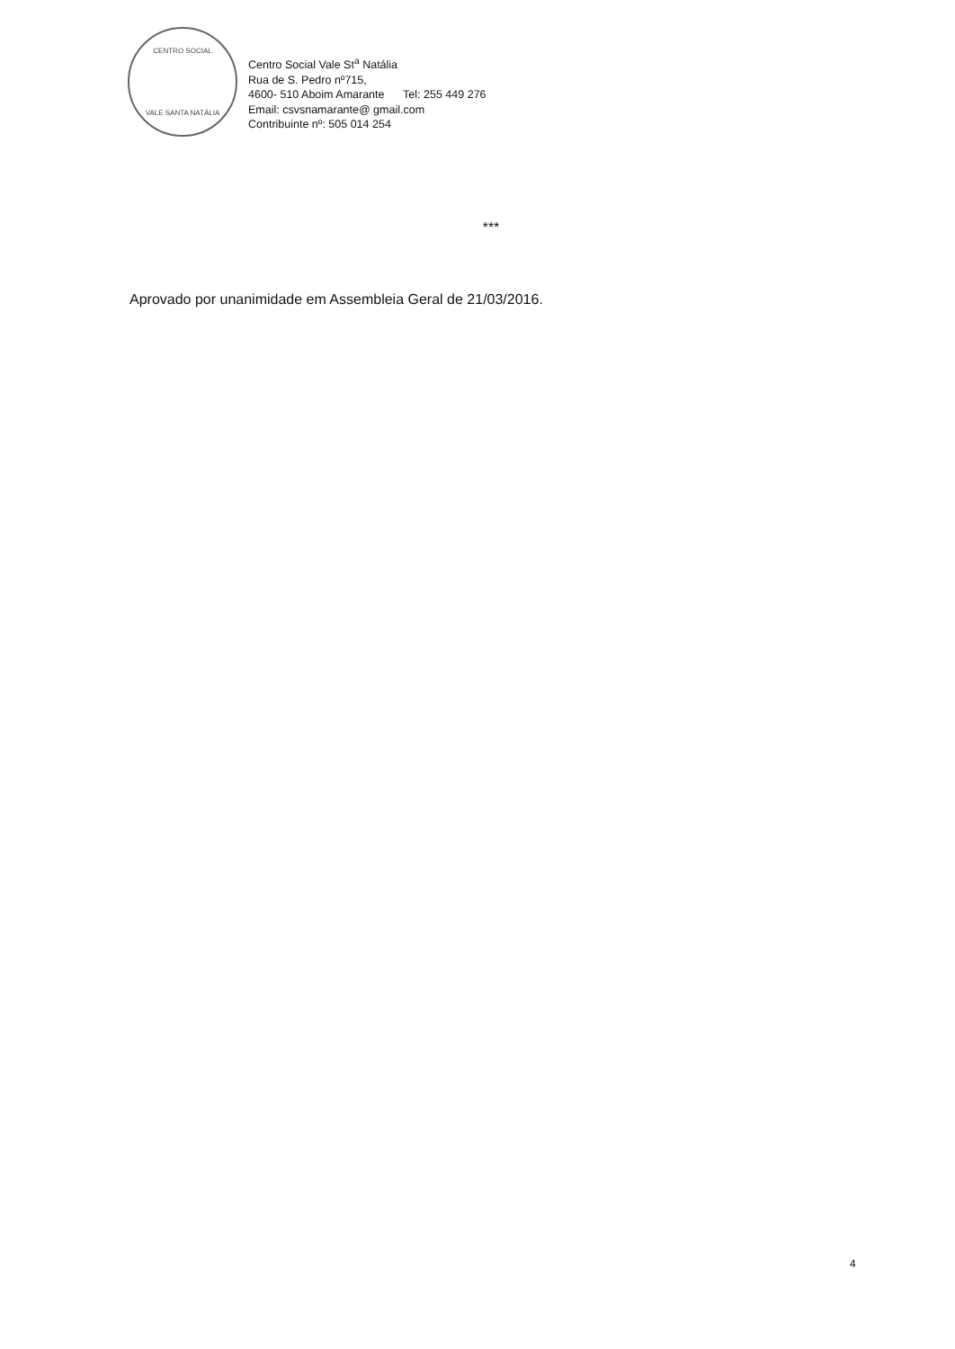CENTRO SOCIAL
VALE SANTA NATÁLIA
Centro Social Vale St<sup>a</sup> Natália
Rua de S. Pedro nº715,
4600- 510 Aboim Amarante Tel: 255 449 276
Email: csvsnamarante@ gmail.com
Contribuinte nº: 505 014 254
***
Aprovado por unanimidade em Assembleia Geral de 21/03/2016.
4